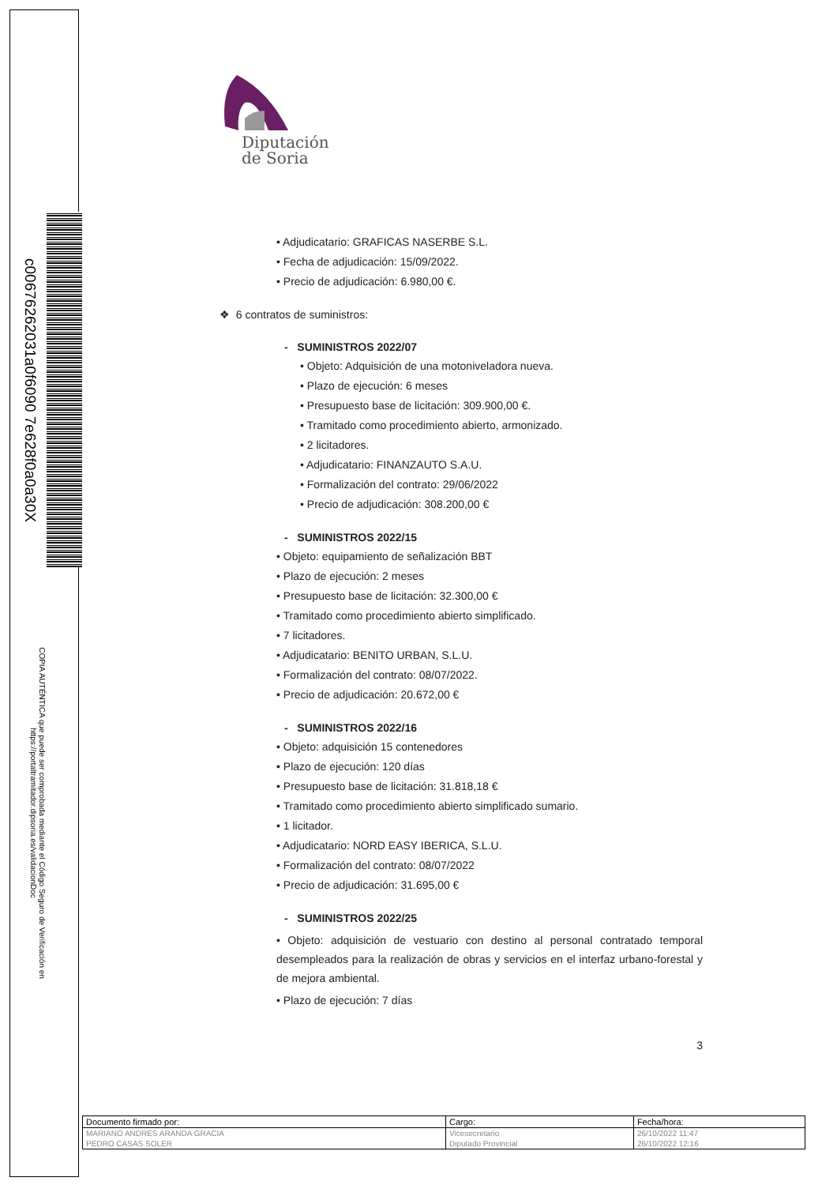c00676262031a0f6090 7e628f0a0a30X
COPIA AUTÉNTICA que puede ser comprobada mediante el Código Seguro de Verificación en https://portaltramitador.dipsoria.es/validacionDoc
Diputación
de Soria
• Adjudicatario: GRAFICAS NASERBE S.L.
• Fecha de adjudicación: 15/09/2022.
• Precio de adjudicación: 6.980,00 €.
❖ 6 contratos de suministros:
- SUMINISTROS 2022/07
• Objeto: Adquisición de una motoniveladora nueva.
• Plazo de ejecución: 6 meses
• Presupuesto base de licitación: 309.900,00 €.
• Tramitado como procedimiento abierto, armonizado.
• 2 licitadores.
• Adjudicatario: FINANZAUTO S.A.U.
• Formalización del contrato: 29/06/2022
• Precio de adjudicación: 308.200,00 €
- SUMINISTROS 2022/15
• Objeto: equipamiento de señalización BBT
• Plazo de ejecución: 2 meses
• Presupuesto base de licitación: 32.300,00 €
• Tramitado como procedimiento abierto simplificado.
• 7 licitadores.
• Adjudicatario: BENITO URBAN, S.L.U.
• Formalización del contrato: 08/07/2022.
• Precio de adjudicación: 20.672,00 €
- SUMINISTROS 2022/16
• Objeto: adquisición 15 contenedores
• Plazo de ejecución: 120 días
• Presupuesto base de licitación: 31.818,18 €
• Tramitado como procedimiento abierto simplificado sumario.
• 1 licitador.
• Adjudicatario: NORD EASY IBERICA, S.L.U.
• Formalización del contrato: 08/07/2022
• Precio de adjudicación: 31.695,00 €
- SUMINISTROS 2022/25
• Objeto: adquisición de vestuario con destino al personal contratado temporal desempleados para la realización de obras y servicios en el interfaz urbano-forestal y de mejora ambiental.
• Plazo de ejecución: 7 días
3
| Documento firmado por: | Cargo: | Fecha/hora: |
| --- | --- | --- |
| MARIANO ANDRES ARANDA GRACIA | Vicesecretario | 26/10/2022 11:47 |
| PEDRO CASAS SOLER | Diputado Provincial | 26/10/2022 12:16 |